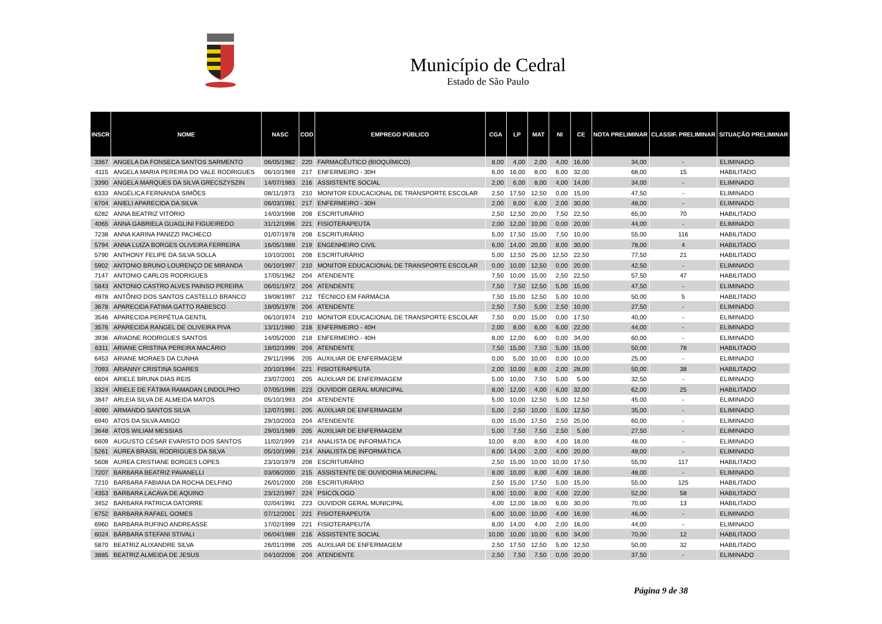Município de Cedral
Estado de São Paulo
| INSCR | NOME | NASC | COD | EMPREGO PÚBLICO | CGA | LP | MAT | NI | CE | NOTA PRELIMINAR | CLASSIF. PRELIMINAR | SITUAÇÃO PRELIMINAR |
| --- | --- | --- | --- | --- | --- | --- | --- | --- | --- | --- | --- | --- |
| 3367 | ANGELA DA FONSECA SANTOS SARMENTO | 06/05/1982 | 220 | FARMACÊUTICO (BIOQUÍMICO) | 8,00 | 4,00 | 2,00 | 4,00 | 16,00 | 34,00 | - | ELIMINADO |
| 4115 | ANGELA MARIA PEREIRA DO VALE RODRIGUES | 06/10/1969 | 217 | ENFERMEIRO - 30H | 6,00 | 16,00 | 8,00 | 6,00 | 32,00 | 68,00 | 15 | HABILITADO |
| 3390 | ANGELA MARQUES DA SILVA GRECSZYSZIN | 14/07/1983 | 216 | ASSISTENTE SOCIAL | 2,00 | 6,00 | 8,00 | 4,00 | 14,00 | 34,00 | - | ELIMINADO |
| 6333 | ANGÉLICA FERNANDA SIMÕES | 08/11/1973 | 210 | MONITOR EDUCACIONAL DE TRANSPORTE ESCOLAR | 2,50 | 17,50 | 12,50 | 0,00 | 15,00 | 47,50 | - | ELIMINADO |
| 6704 | ANIELI APARECIDA DA SILVA | 06/03/1991 | 217 | ENFERMEIRO - 30H | 2,00 | 8,00 | 6,00 | 2,00 | 30,00 | 48,00 | - | ELIMINADO |
| 6282 | ANNA BEATRIZ VITÓRIO | 14/03/1998 | 208 | ESCRITURÁRIO | 2,50 | 12,50 | 20,00 | 7,50 | 22,50 | 65,00 | 70 | HABILITADO |
| 4065 | ANNA GABRIELA GUAGLINI FIGUEIREDO | 31/12/1996 | 221 | FISIOTERAPEUTA | 2,00 | 12,00 | 10,00 | 0,00 | 20,00 | 44,00 | - | ELIMINADO |
| 7238 | ANNA KARINA PANIZZI PACHECO | 01/07/1978 | 208 | ESCRITURÁRIO | 5,00 | 17,50 | 15,00 | 7,50 | 10,00 | 55,00 | 116 | HABILITADO |
| 5794 | ANNA LUIZA BORGES OLIVEIRA FERREIRA | 16/05/1989 | 219 | ENGENHEIRO CIVIL | 6,00 | 14,00 | 20,00 | 8,00 | 30,00 | 78,00 | 4 | HABILITADO |
| 5790 | ANTHONY FELIPE DA SILVA SOLLA | 10/10/2001 | 208 | ESCRITURÁRIO | 5,00 | 12,50 | 25,00 | 12,50 | 22,50 | 77,50 | 21 | HABILITADO |
| 5902 | ANTONIO BRUNO LOURENÇO DE MIRANDA | 06/10/1997 | 210 | MONITOR EDUCACIONAL DE TRANSPORTE ESCOLAR | 0,00 | 10,00 | 12,50 | 0,00 | 20,00 | 42,50 | - | ELIMINADO |
| 7147 | ANTONIO CARLOS RODRIGUES | 17/05/1962 | 204 | ATENDENTE | 7,50 | 10,00 | 15,00 | 2,50 | 22,50 | 57,50 | 47 | HABILITADO |
| 5843 | ANTONIO CASTRO ALVES PAINSO PEREIRA | 06/01/1972 | 204 | ATENDENTE | 7,50 | 7,50 | 12,50 | 5,00 | 15,00 | 47,50 | - | ELIMINADO |
| 4978 | ANTÔNIO DOS SANTOS CASTELLO BRANCO | 19/08/1997 | 212 | TÉCNICO EM FARMÁCIA | 7,50 | 15,00 | 12,50 | 5,00 | 10,00 | 50,00 | 5 | HABILITADO |
| 3678 | APARECIDA FATIMA GATTO RABESCO | 18/05/1978 | 204 | ATENDENTE | 2,50 | 7,50 | 5,00 | 2,50 | 10,00 | 27,50 | - | ELIMINADO |
| 3546 | APARECIDA PERPÉTUA GENTIL | 06/10/1974 | 210 | MONITOR EDUCACIONAL DE TRANSPORTE ESCOLAR | 7,50 | 0,00 | 15,00 | 0,00 | 17,50 | 40,00 | - | ELIMINADO |
| 3576 | APARECIDA RANGEL DE OLIVEIRA PIVA | 13/11/1980 | 218 | ENFERMEIRO - 40H | 2,00 | 8,00 | 6,00 | 6,00 | 22,00 | 44,00 | - | ELIMINADO |
| 3936 | ARIADNE RODRIGUES SANTOS | 14/05/2000 | 218 | ENFERMEIRO - 40H | 8,00 | 12,00 | 6,00 | 0,00 | 34,00 | 60,00 | - | ELIMINADO |
| 6311 | ARIANE CRISTINA PEREIRA MACÁRIO | 18/02/1999 | 204 | ATENDENTE | 7,50 | 15,00 | 7,50 | 5,00 | 15,00 | 50,00 | 78 | HABILITADO |
| 6453 | ARIANE MORAES DA CUNHA | 29/11/1996 | 205 | AUXILIAR DE ENFERMAGEM | 0,00 | 5,00 | 10,00 | 0,00 | 10,00 | 25,00 | - | ELIMINADO |
| 7093 | ARIANNY CRISTINA SOARES | 20/10/1994 | 221 | FISIOTERAPEUTA | 2,00 | 10,00 | 8,00 | 2,00 | 28,00 | 50,00 | 38 | HABILITADO |
| 6604 | ARIELE BRUNA DIAS REIS | 23/07/2001 | 205 | AUXILIAR DE ENFERMAGEM | 5,00 | 10,00 | 7,50 | 5,00 | 5,00 | 32,50 | - | ELIMINADO |
| 3324 | ARIELE DE FÁTIMA RAMADAN LINDOLPHO | 07/05/1998 | 223 | OUVIDOR GERAL MUNICIPAL | 8,00 | 12,00 | 4,00 | 6,00 | 32,00 | 62,00 | 25 | HABILITADO |
| 3847 | ARLEIA SILVA DE ALMEIDA MATOS | 05/10/1993 | 204 | ATENDENTE | 5,00 | 10,00 | 12,50 | 5,00 | 12,50 | 45,00 | - | ELIMINADO |
| 4090 | ARMANDO SANTOS SILVA | 12/07/1991 | 205 | AUXILIAR DE ENFERMAGEM | 5,00 | 2,50 | 10,00 | 5,00 | 12,50 | 35,00 | - | ELIMINADO |
| 6940 | ATOS DA SILVA AMIGO | 29/10/2003 | 204 | ATENDENTE | 0,00 | 15,00 | 17,50 | 2,50 | 25,00 | 60,00 | - | ELIMINADO |
| 3648 | ATOS WILIAM MESSIAS | 29/01/1989 | 205 | AUXILIAR DE ENFERMAGEM | 5,00 | 7,50 | 7,50 | 2,50 | 5,00 | 27,50 | - | ELIMINADO |
| 6609 | AUGUSTO CÉSAR EVARISTO DOS SANTOS | 11/02/1999 | 214 | ANALISTA DE INFORMÁTICA | 10,00 | 8,00 | 8,00 | 4,00 | 18,00 | 48,00 | - | ELIMINADO |
| 5261 | AUREA BRASIL RODRIGUES DA SILVA | 05/10/1999 | 214 | ANALISTA DE INFORMÁTICA | 8,00 | 14,00 | 2,00 | 4,00 | 20,00 | 48,00 | - | ELIMINADO |
| 5608 | AUREA CRISTIANE BORGES LOPES | 23/10/1979 | 208 | ESCRITURÁRIO | 2,50 | 15,00 | 10,00 | 10,00 | 17,50 | 55,00 | 117 | HABILITADO |
| 7207 | BARBARA BEATRIZ PAVANELLI | 03/06/2000 | 215 | ASSISTENTE DE OUVIDORIA MUNICIPAL | 8,00 | 10,00 | 8,00 | 4,00 | 18,00 | 48,00 | - | ELIMINADO |
| 7210 | BARBARA FABIANA DA ROCHA DELFINO | 26/01/2000 | 208 | ESCRITURÁRIO | 2,50 | 15,00 | 17,50 | 5,00 | 15,00 | 55,00 | 125 | HABILITADO |
| 4353 | BARBARA LACAVA DE AQUINO | 23/12/1997 | 224 | PSICÓLOGO | 8,00 | 10,00 | 8,00 | 4,00 | 22,00 | 52,00 | 58 | HABILITADO |
| 3452 | BARBARA PATRICIA DATORRE | 02/04/1991 | 223 | OUVIDOR GERAL MUNICIPAL | 4,00 | 12,00 | 18,00 | 6,00 | 30,00 | 70,00 | 13 | HABILITADO |
| 6752 | BARBARA RAFAEL GOMES | 07/12/2001 | 221 | FISIOTERAPEUTA | 6,00 | 10,00 | 10,00 | 4,00 | 16,00 | 46,00 | - | ELIMINADO |
| 6960 | BARBARA RUFINO ANDREASSE | 17/02/1999 | 221 | FISIOTERAPEUTA | 8,00 | 14,00 | 4,00 | 2,00 | 16,00 | 44,00 | - | ELIMINADO |
| 6024 | BÁRBARA STEFANI STIVALI | 06/04/1989 | 216 | ASSISTENTE SOCIAL | 10,00 | 10,00 | 10,00 | 6,00 | 34,00 | 70,00 | 12 | HABILITADO |
| 5870 | BEATRIZ ALIXANDRE SILVA | 26/01/1998 | 205 | AUXILIAR DE ENFERMAGEM | 2,50 | 17,50 | 12,50 | 5,00 | 12,50 | 50,00 | 32 | HABILITADO |
| 3885 | BEATRIZ ALMEIDA DE JESUS | 04/10/2006 | 204 | ATENDENTE | 2,50 | 7,50 | 7,50 | 0,00 | 20,00 | 37,50 | - | ELIMINADO |
Página 9 de 38